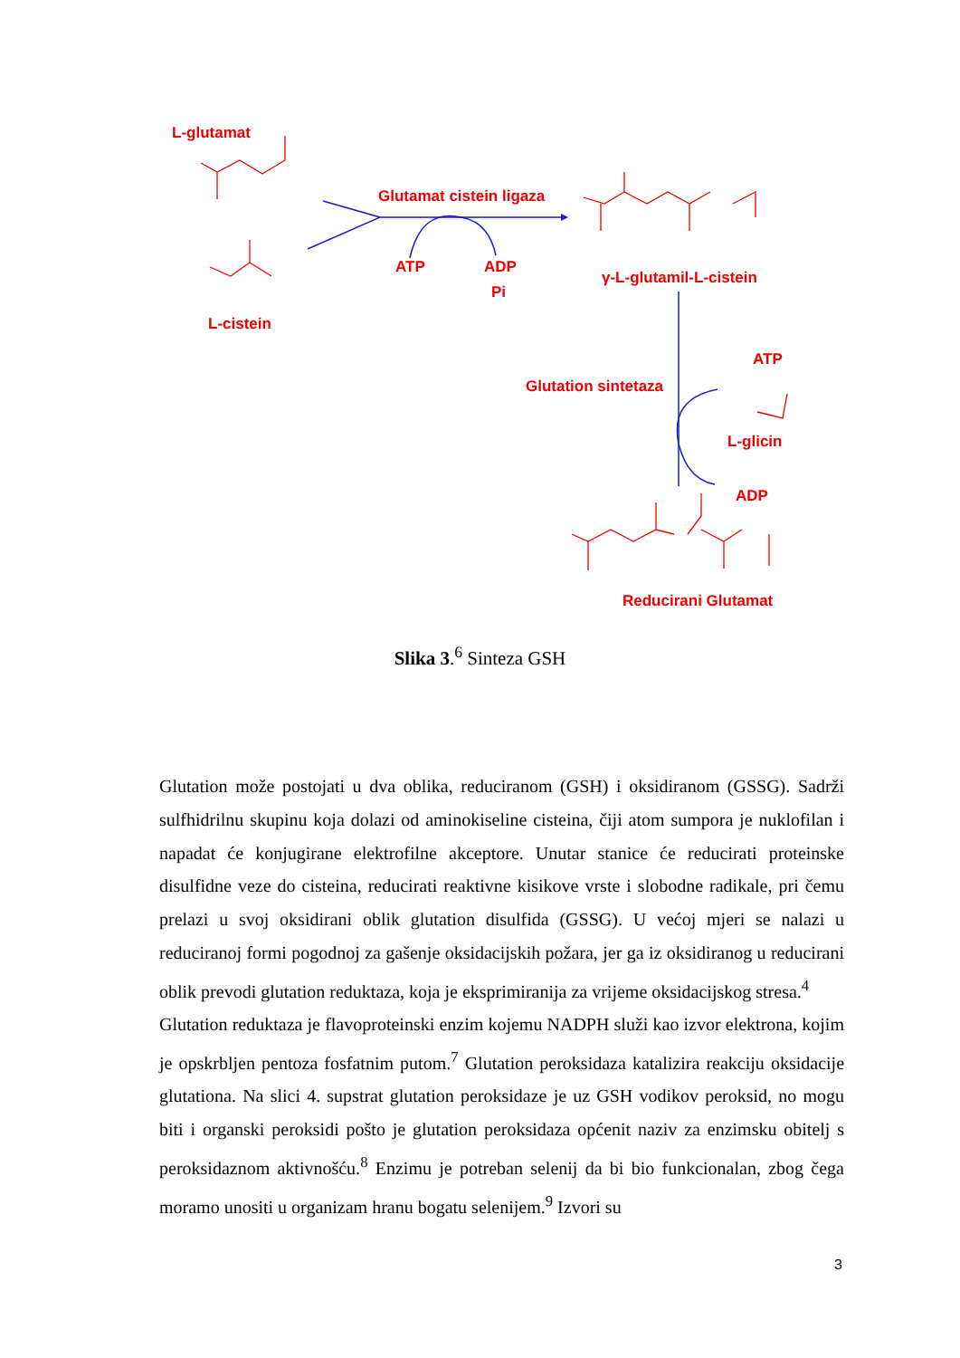L-glutamat
L-cistein
Glutamat cistein ligaza
ATP ADP
Pi
γ-L-glutamil-L-cistein
Glutation sintetaza
ATP
L-glicin
ADP
Reducirani Glutamat
Slika 3.<sup>6</sup> Sinteza GSH
Glutation može postojati u dva oblika, reduciranom (GSH) i oksidiranom (GSSG). Sadrži sulfhidrilnu skupinu koja dolazi od aminokiseline cisteina, čiji atom sumpora je nuklofilan i napadat će konjugirane elektrofilne akceptore. Unutar stanice će reducirati proteinske disulfidne veze do cisteina, reducirati reaktivne kisikove vrste i slobodne radikale, pri čemu prelazi u svoj oksidirani oblik glutation disulfida (GSSG). U većoj mjeri se nalazi u reduciranoj formi pogodnoj za gašenje oksidacijskih požara, jer ga iz oksidiranog u reducirani oblik prevodi glutation reduktaza, koja je eksprimiranija za vrijeme oksidacijskog stresa.<sup>4</sup>
Glutation reduktaza je flavoproteinski enzim kojemu NADPH služi kao izvor elektrona, kojim je opskrbljen pentoza fosfatnim putom.<sup>7</sup> Glutation peroksidaza katalizira reakciju oksidacije glutationa. Na slici 4. supstrat glutation peroksidaze je uz GSH vodikov peroksid, no mogu biti i organski peroksidi pošto je glutation peroksidaza općenit naziv za enzimsku obitelj s peroksidaznom aktivnošću.<sup>8</sup> Enzimu je potreban selenij da bi bio funkcionalan, zbog čega moramo unositi u organizam hranu bogatu selenijem.<sup>9</sup> Izvori su
3